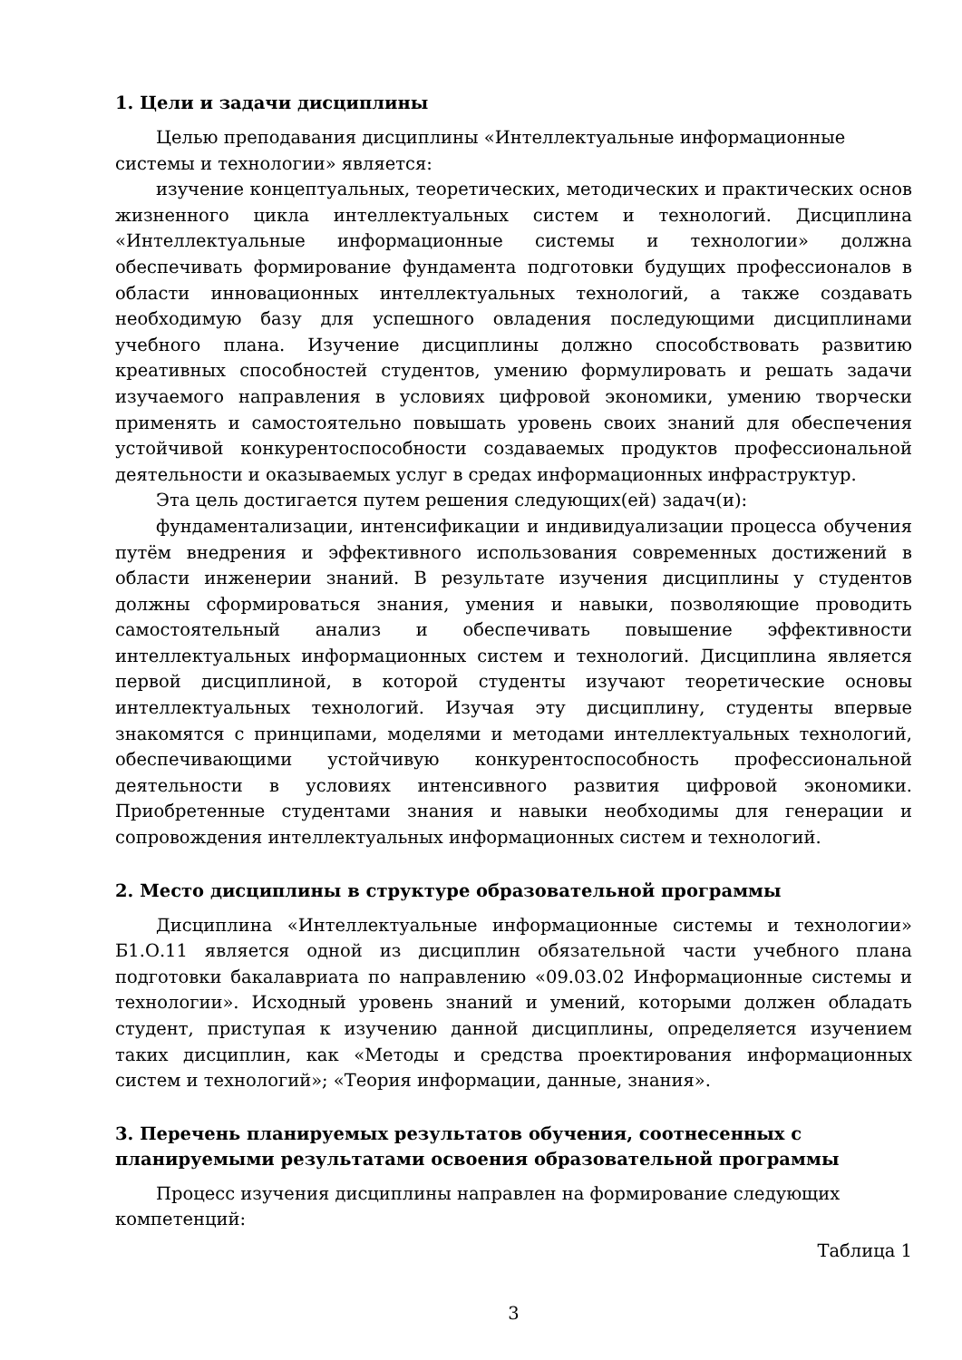1. Цели и задачи дисциплины
Целью преподавания дисциплины «Интеллектуальные информационные системы и технологии» является:
изучение концептуальных, теоретических, методических и практических основ жизненного цикла интеллектуальных систем и технологий. Дисциплина «Интеллектуальные информационные системы и технологии» должна обеспечивать формирование фундамента подготовки будущих профессионалов в области инновационных интеллектуальных технологий, а также создавать необходимую базу для успешного овладения последующими дисциплинами учебного плана. Изучение дисциплины должно способствовать развитию креативных способностей студентов, умению формулировать и решать задачи изучаемого направления в условиях цифровой экономики, умению творчески применять и самостоятельно повышать уровень своих знаний для обеспечения устойчивой конкурентоспособности создаваемых продуктов профессиональной деятельности и оказываемых услуг в средах информационных инфраструктур.
Эта цель достигается путем решения следующих(ей) задач(и):
фундаментализации, интенсификации и индивидуализации процесса обучения путём внедрения и эффективного использования современных достижений в области инженерии знаний. В результате изучения дисциплины у студентов должны сформироваться знания, умения и навыки, позволяющие проводить самостоятельный анализ и обеспечивать повышение эффективности интеллектуальных информационных систем и технологий. Дисциплина является первой дисциплиной, в которой студенты изучают теоретические основы интеллектуальных технологий. Изучая эту дисциплину, студенты впервые знакомятся с принципами, моделями и методами интеллектуальных технологий, обеспечивающими устойчивую конкурентоспособность профессиональной деятельности в условиях интенсивного развития цифровой экономики. Приобретенные студентами знания и навыки необходимы для генерации и сопровождения интеллектуальных информационных систем и технологий.
2. Место дисциплины в структуре образовательной программы
Дисциплина «Интеллектуальные информационные системы и технологии» Б1.О.11 является одной из дисциплин обязательной части учебного плана подготовки бакалавриата по направлению «09.03.02 Информационные системы и технологии». Исходный уровень знаний и умений, которыми должен обладать студент, приступая к изучению данной дисциплины, определяется изучением таких дисциплин, как «Методы и средства проектирования информационных систем и технологий»; «Теория информации, данные, знания».
3. Перечень планируемых результатов обучения, соотнесенных с планируемыми результатами освоения образовательной программы
Процесс изучения дисциплины направлен на формирование следующих компетенций:
Таблица 1
3